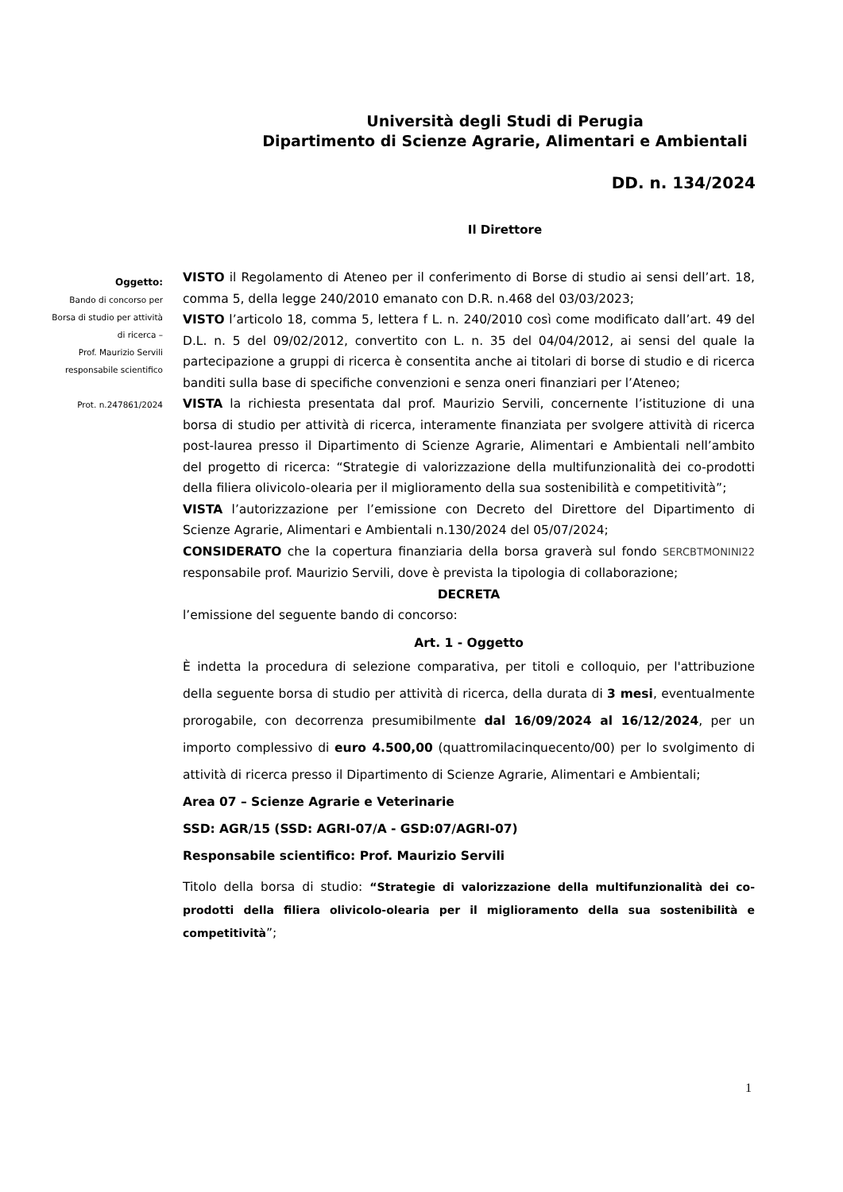Università degli Studi di Perugia
Dipartimento di Scienze Agrarie, Alimentari e Ambientali
DD. n. 134/2024
Il Direttore
Oggetto:
Bando di concorso per
Borsa di studio per attività
di ricerca –
Prof. Maurizio Servili
responsabile scientifico
Prot. n.247861/2024
VISTO il Regolamento di Ateneo per il conferimento di Borse di studio ai sensi dell’art. 18, comma 5, della legge 240/2010 emanato con D.R. n.468 del 03/03/2023;
VISTO l’articolo 18, comma 5, lettera f L. n. 240/2010 così come modificato dall’art. 49 del D.L. n. 5 del 09/02/2012, convertito con L. n. 35 del 04/04/2012, ai sensi del quale la partecipazione a gruppi di ricerca è consentita anche ai titolari di borse di studio e di ricerca banditi sulla base di specifiche convenzioni e senza oneri finanziari per l’Ateneo;
VISTA la richiesta presentata dal prof. Maurizio Servili, concernente l’istituzione di una borsa di studio per attività di ricerca, interamente finanziata per svolgere attività di ricerca post-laurea presso il Dipartimento di Scienze Agrarie, Alimentari e Ambientali nell’ambito del progetto di ricerca: “Strategie di valorizzazione della multifunzionalità dei co-prodotti della filiera olivicolo-olearia per il miglioramento della sua sostenibilità e competitività”;
VISTA l’autorizzazione per l’emissione con Decreto del Direttore del Dipartimento di Scienze Agrarie, Alimentari e Ambientali n.130/2024 del 05/07/2024;
CONSIDERATO che la copertura finanziaria della borsa graverà sul fondo SERCBTMONINI22 responsabile prof. Maurizio Servili, dove è prevista la tipologia di collaborazione;
DECRETA
l’emissione del seguente bando di concorso:
Art. 1 - Oggetto
È indetta la procedura di selezione comparativa, per titoli e colloquio, per l'attribuzione della seguente borsa di studio per attività di ricerca, della durata di 3 mesi, eventualmente prorogabile, con decorrenza presumibilmente dal 16/09/2024 al 16/12/2024, per un importo complessivo di euro 4.500,00 (quattromilacinquecento/00) per lo svolgimento di attività di ricerca presso il Dipartimento di Scienze Agrarie, Alimentari e Ambientali;
Area 07 – Scienze Agrarie e Veterinarie
SSD: AGR/15 (SSD: AGRI-07/A - GSD:07/AGRI-07)
Responsabile scientifico: Prof. Maurizio Servili
Titolo della borsa di studio: “Strategie di valorizzazione della multifunzionalità dei co-prodotti della filiera olivicolo-olearia per il miglioramento della sua sostenibilità e competitività”;
1